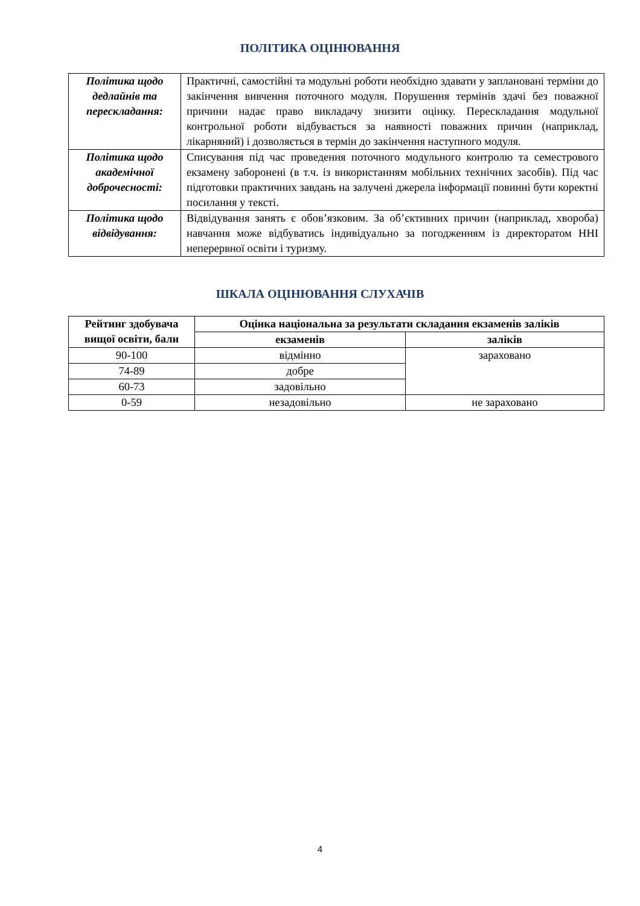ПОЛІТИКА ОЦІНЮВАННЯ
| Політика щодо дедлайнів та перескладання: | Практичні, самостійні та модульні роботи необхідно здавати у заплановані терміни до закінчення вивчення поточного модуля. Порушення термінів здачі без поважної причини надає право викладачу знизити оцінку. Перескладання модульної контрольної роботи відбувається за наявності поважних причин (наприклад, лікарняний) і дозволяється в термін до закінчення наступного модуля. |
| Політика щодо академічної доброчесності: | Списування під час проведення поточного модульного контролю та семестрового екзамену заборонені (в т.ч. із використанням мобільних технічних засобів). Під час підготовки практичних завдань на залучені джерела інформації повинні бути коректні посилання у тексті. |
| Політика щодо відвідування: | Відвідування занять є обов’язковим. За об’єктивних причин (наприклад, хвороба) навчання може відбуватись індивідуально за погодженням із директоратом ННІ неперервної освіти і туризму. |
ШКАЛА ОЦІНЮВАННЯ СЛУХАЧІВ
| Рейтинг здобувача вищої освіти, бали | Оцінка національна за результати складання екзаменів заліків | |
| --- | --- | --- |
| | екзаменів | заліків |
| 90-100 | відмінно | зараховано |
| 74-89 | добре | |
| 60-73 | задовільно | |
| 0-59 | незадовільно | не зараховано |
4